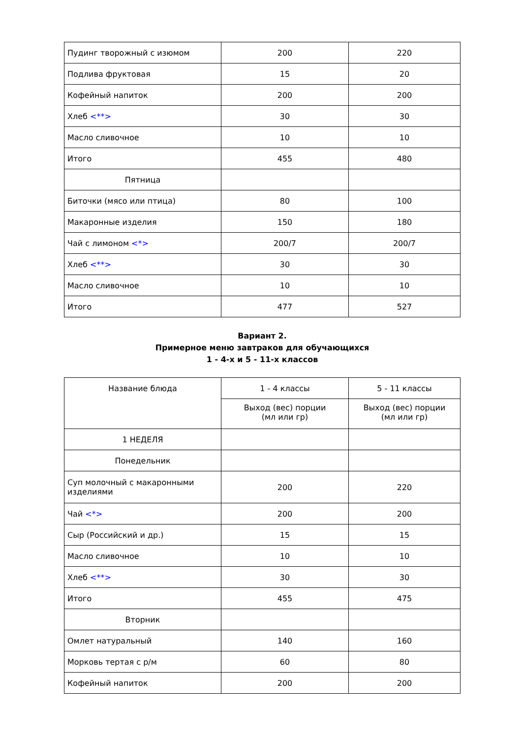| Пудинг творожный с изюмом | 200 | 220 |
| Подлива фруктовая | 15 | 20 |
| Кофейный напиток | 200 | 200 |
| Хлеб <**> | 30 | 30 |
| Масло сливочное | 10 | 10 |
| Итого | 455 | 480 |
| Пятница | | |
| Биточки (мясо или птица) | 80 | 100 |
| Макаронные изделия | 150 | 180 |
| Чай с лимоном <*> | 200/7 | 200/7 |
| Хлеб <**> | 30 | 30 |
| Масло сливочное | 10 | 10 |
| Итого | 477 | 527 |
Вариант 2.
Примерное меню завтраков для обучающихся
1 - 4-х и 5 - 11-х классов
| Название блюда | 1 - 4 классы | 5 - 11 классы |
| --- | --- | --- |
| | Выход (вес) порции (мл или гр) | Выход (вес) порции (мл или гр) |
| 1 НЕДЕЛЯ | | |
| Понедельник | | |
| Суп молочный с макаронными изделиями | 200 | 220 |
| Чай <*> | 200 | 200 |
| Сыр (Российский и др.) | 15 | 15 |
| Масло сливочное | 10 | 10 |
| Хлеб <**> | 30 | 30 |
| Итого | 455 | 475 |
| Вторник | | |
| Омлет натуральный | 140 | 160 |
| Морковь тертая с р/м | 60 | 80 |
| Кофейный напиток | 200 | 200 |